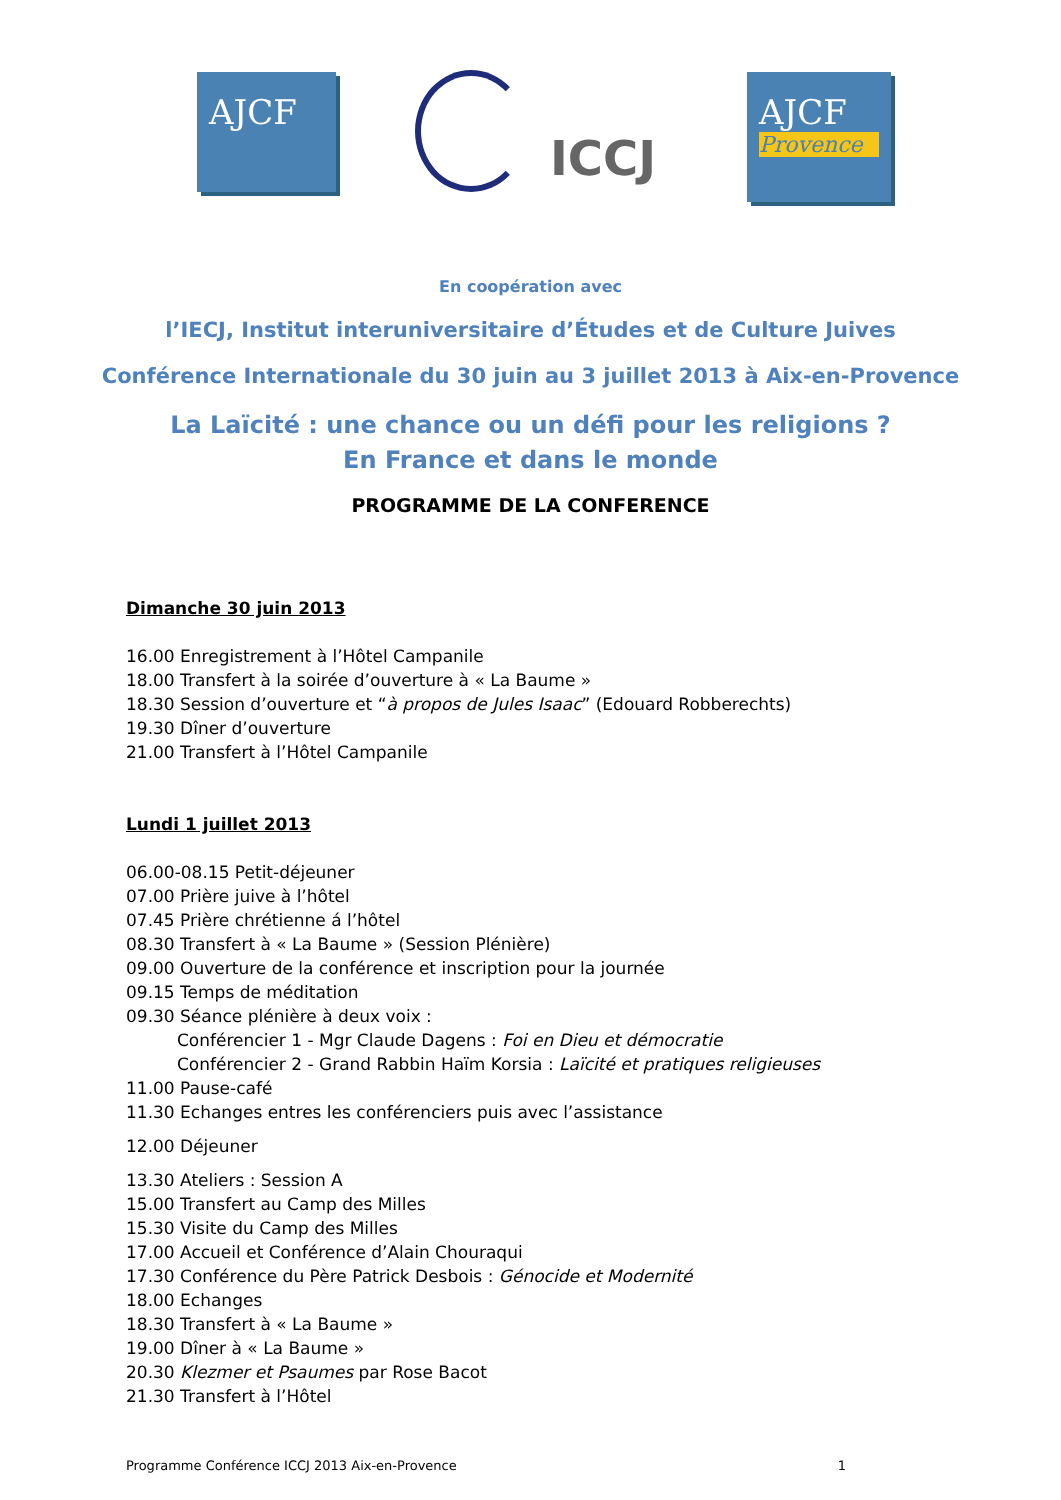AJCF
ICCJ
AJCF
Provence
En coopération avec
l’IECJ, Institut interuniversitaire d’Études et de Culture Juives
Conférence Internationale du 30 juin au 3 juillet 2013 à Aix-en-Provence
La Laïcité : une chance ou un défi pour les religions ?
En France et dans le monde
PROGRAMME DE LA CONFERENCE
Dimanche 30 juin 2013
16.00 Enregistrement à l’Hôtel Campanile
18.00 Transfert à la soirée d’ouverture à « La Baume »
18.30 Session d’ouverture et “à propos de Jules Isaac” (Edouard Robberechts)
19.30 Dîner d’ouverture
21.00 Transfert à l’Hôtel Campanile
Lundi 1 juillet 2013
06.00-08.15 Petit-déjeuner
07.00 Prière juive à l’hôtel
07.45 Prière chrétienne á l’hôtel
08.30 Transfert à « La Baume » (Session Plénière)
09.00 Ouverture de la conférence et inscription pour la journée
09.15 Temps de méditation
09.30 Séance plénière à deux voix :
Conférencier 1 - Mgr Claude Dagens : Foi en Dieu et démocratie
Conférencier 2 - Grand Rabbin Haïm Korsia : Laïcité et pratiques religieuses
11.00 Pause-café
11.30 Echanges entres les conférenciers puis avec l’assistance
12.00 Déjeuner
13.30 Ateliers : Session A
15.00 Transfert au Camp des Milles
15.30 Visite du Camp des Milles
17.00 Accueil et Conférence d’Alain Chouraqui
17.30 Conférence du Père Patrick Desbois : Génocide et Modernité
18.00 Echanges
18.30 Transfert à « La Baume »
19.00 Dîner à « La Baume »
20.30 Klezmer et Psaumes par Rose Bacot
21.30 Transfert à l’Hôtel
Programme Conférence ICCJ 2013 Aix-en-Provence 1